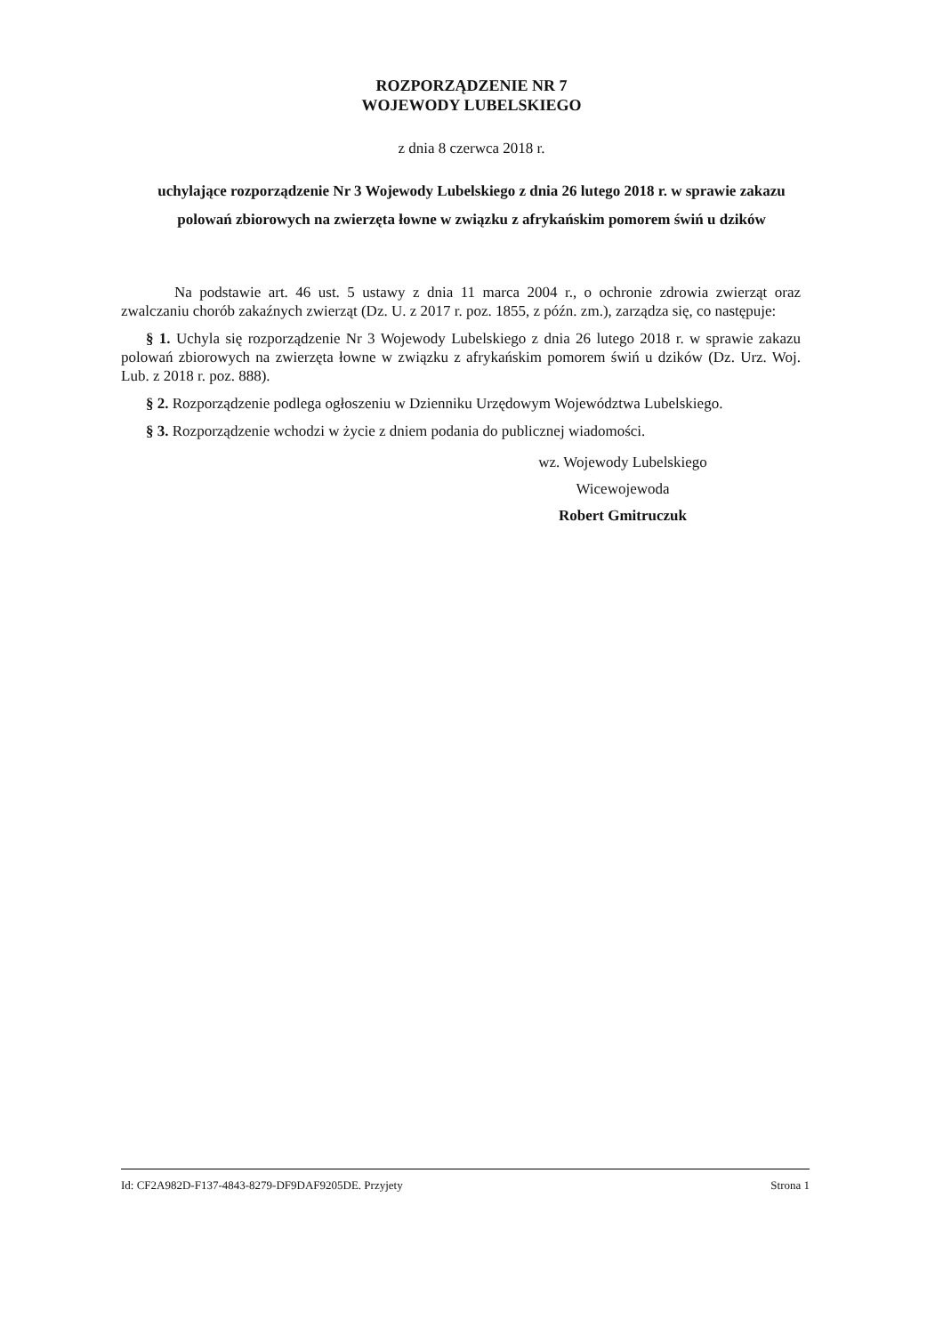ROZPORZĄDZENIE NR 7
WOJEWODY LUBELSKIEGO
z dnia 8 czerwca 2018 r.
uchylające rozporządzenie Nr 3 Wojewody Lubelskiego z dnia 26 lutego 2018 r. w sprawie zakazu polowań zbiorowych na zwierzęta łowne w związku z afrykańskim pomorem świń u dzików
Na podstawie art. 46 ust. 5 ustawy z dnia 11 marca 2004 r., o ochronie zdrowia zwierząt oraz zwalczaniu chorób zakaźnych zwierząt (Dz. U. z 2017 r. poz. 1855, z późn. zm.), zarządza się, co następuje:
§ 1. Uchyla się rozporządzenie Nr 3 Wojewody Lubelskiego z dnia 26 lutego 2018 r. w sprawie zakazu polowań zbiorowych na zwierzęta łowne w związku z afrykańskim pomorem świń u dzików (Dz. Urz. Woj. Lub. z 2018 r. poz. 888).
§ 2. Rozporządzenie podlega ogłoszeniu w Dzienniku Urzędowym Województwa Lubelskiego.
§ 3. Rozporządzenie wchodzi w życie z dniem podania do publicznej wiadomości.
wz. Wojewody Lubelskiego
Wicewojewoda
Robert Gmitruczuk
Id: CF2A982D-F137-4843-8279-DF9DAF9205DE. Przyjety Strona 1